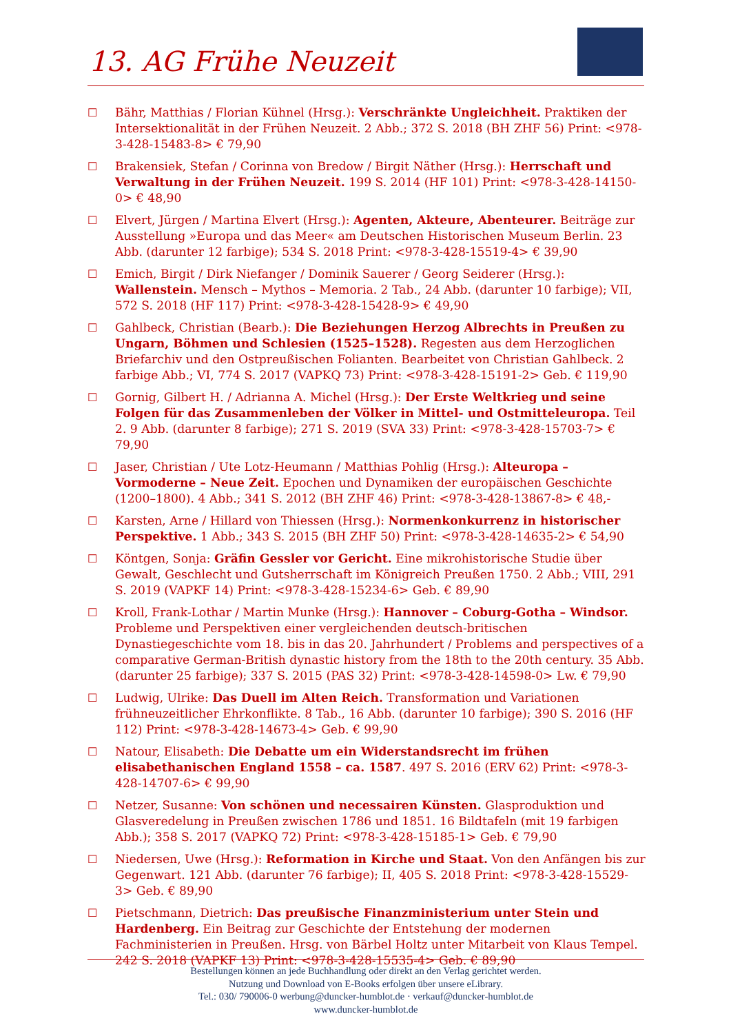13. AG Frühe Neuzeit
☐ Bähr, Matthias / Florian Kühnel (Hrsg.): Verschränkte Ungleichheit. Praktiken der Intersektionalität in der Frühen Neuzeit. 2 Abb.; 372 S. 2018 (BH ZHF 56) Print: <978-3-428-15483-8> € 79,90
☐ Brakensiek, Stefan / Corinna von Bredow / Birgit Näther (Hrsg.): Herrschaft und Verwal­tung in der Frühen Neuzeit. 199 S. 2014 (HF 101) Print: <978-3-428-14150-0> € 48,90
☐ Elvert, Jürgen / Martina Elvert (Hrsg.): Agenten, Akteure, Abenteurer. Beiträge zur Ausstellung »Europa und das Meer« am Deutschen Historischen Museum Berlin. 23 Abb. (darunter 12 farbige); 534 S. 2018 Print: <978-3-428-15519-4> € 39,90
☐ Emich, Birgit / Dirk Niefanger / Dominik Sauerer / Georg Seiderer (Hrsg.): Wallenstein. Mensch – Mythos – Memoria. 2 Tab., 24 Abb. (darunter 10 farbige); VII, 572 S. 2018 (HF 117) Print: <978-3-428-15428-9> € 49,90
☐ Gahlbeck, Christian (Bearb.): Die Beziehungen Herzog Albrechts in Preußen zu Ungarn, Böhmen und Schlesien (1525–1528). Regesten aus dem Herzoglichen Briefarchiv und den Ostpreußischen Folianten. Bearbeitet von Christian Gahlbeck. 2 farbige Abb.; VI, 774 S. 2017 (VAPKQ 73) Print: <978-3-428-15191-2> Geb. € 119,90
☐ Gornig, Gilbert H. / Adrianna A. Michel (Hrsg.): Der Erste Weltkrieg und seine Folgen für das Zusammenleben der Völker in Mittel- und Ostmitteleuropa. Teil 2. 9 Abb. (darunter 8 farbige); 271 S. 2019 (SVA 33) Print: <978-3-428-15703-7> € 79,90
☐ Jaser, Christian / Ute Lotz-Heumann / Matthias Pohlig (Hrsg.): Alteuropa – Vormoderne – Neue Zeit. Epochen und Dynamiken der europäischen Geschichte (1200–1800). 4 Abb.; 341 S. 2012 (BH ZHF 46) Print: <978-3-428-13867-8> € 48,-
☐ Karsten, Arne / Hillard von Thiessen (Hrsg.): Normenkonkurrenz in historischer Perspektive. 1 Abb.; 343 S. 2015 (BH ZHF 50) Print: <978-3-428-14635-2> € 54,90
☐ Köntgen, Sonja: Gräfin Gessler vor Gericht. Eine mikrohistorische Studie über Gewalt, Geschlecht und Gutsherrschaft im Königreich Preußen 1750. 2 Abb.; VIII, 291 S. 2019 (VAPKF 14) Print: <978-3-428-15234-6> Geb. € 89,90
☐ Kroll, Frank-Lothar / Martin Munke (Hrsg.): Hannover – Coburg-Gotha – Windsor. Probleme und Perspektiven einer vergleichenden deutsch-britischen Dynastiegeschichte vom 18. bis in das 20. Jahrhundert / Problems and perspectives of a comparative German-British dynastic history from the 18th to the 20th century. 35 Abb. (darunter 25 farbige); 337 S. 2015 (PAS 32) Print: <978-3-428-14598-0> Lw. € 79,90
☐ Ludwig, Ulrike: Das Duell im Alten Reich. Transformation und Variationen frühneuzeitlicher Ehrkonflikte. 8 Tab., 16 Abb. (darunter 10 farbige); 390 S. 2016 (HF 112) Print: <978-3-428-14673-4> Geb. € 99,90
☐ Natour, Elisabeth: Die Debatte um ein Widerstandsrecht im frühen elisabethanischen England 1558 – ca. 1587. 497 S. 2016 (ERV 62) Print: <978-3-428-14707-6> € 99,90
☐ Netzer, Susanne: Von schönen und necessairen Künsten. Glasproduktion und Glasveredelung in Preußen zwischen 1786 und 1851. 16 Bildtafeln (mit 19 farbigen Abb.); 358 S. 2017 (VAPKQ 72) Print: <978-3-428-15185-1> Geb. € 79,90
☐ Niedersen, Uwe (Hrsg.): Reformation in Kirche und Staat. Von den Anfängen bis zur Gegenwart. 121 Abb. (darunter 76 farbige); II, 405 S. 2018 Print: <978-3-428-15529-3> Geb. € 89,90
☐ Pietschmann, Dietrich: Das preußische Finanzministerium unter Stein und Hardenberg. Ein Beitrag zur Geschichte der Entstehung der modernen Fachministerien in Preußen. Hrsg. von Bärbel Holtz unter Mitarbeit von Klaus Tempel. 242 S. 2018 (VAPKF 13) Print: <978-3-428-15535-4> Geb. € 89,90
Bestellungen können an jede Buchhandlung oder direkt an den Verlag gerichtet werden.
Nutzung und Download von E-Books erfolgen über unsere eLibrary.
Tel.: 030/ 790006-0 werbung@duncker-humblot.de · verkauf@duncker-humblot.de
www.duncker-humblot.de